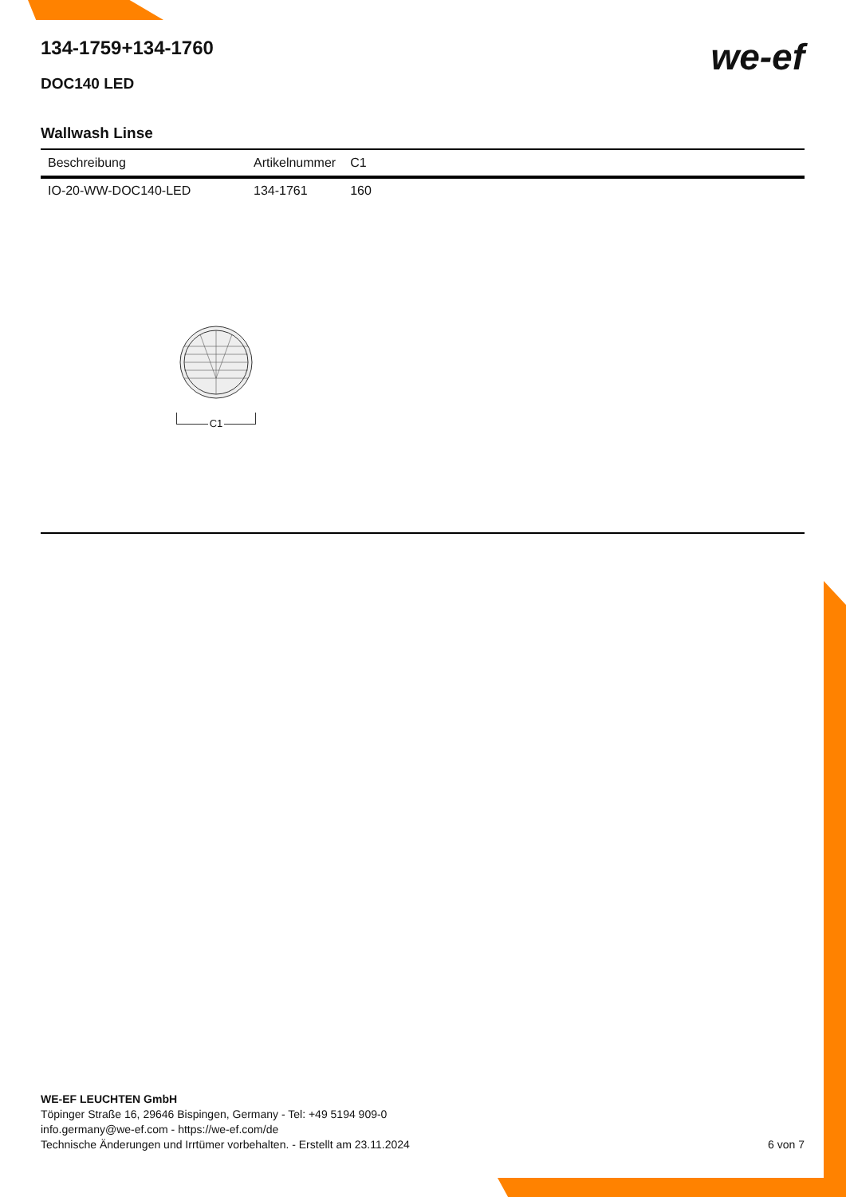we-ef
134-1759+134-1760
DOC140 LED
Wallwash Linse
| Beschreibung | Artikelnummer | C1 |
| --- | --- | --- |
| IO-20-WW-DOC140-LED | 134-1761 | 160 |
C1
WE-EF LEUCHTEN GmbH
Töpinger Straße 16, 29646 Bispingen, Germany - Tel: +49 5194 909-0
info.germany@we-ef.com - https://we-ef.com/de
Technische Änderungen und Irrtümer vorbehalten. - Erstellt am 23.11.2024 6 von 7